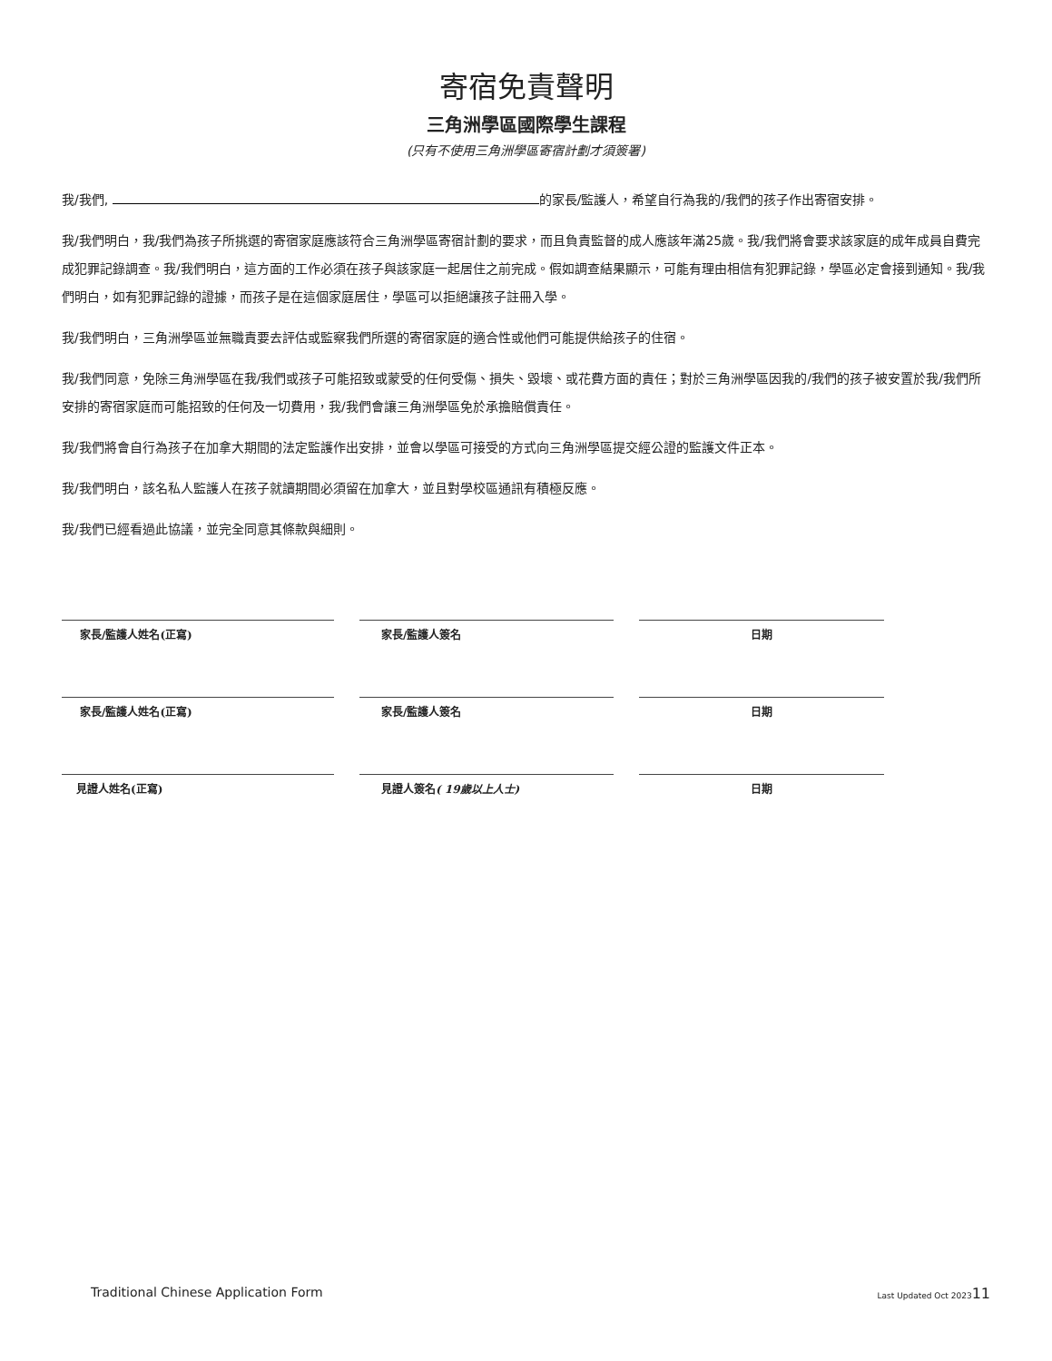寄宿免責聲明
三角洲學區國際學生課程
(只有不使用三角洲學區寄宿計劃才須簽署)
我/我們, 的家長/監護人，希望自行為我的/我們的孩子作出寄宿安排。
我/我們明白，我/我們為孩子所挑選的寄宿家庭應該符合三角洲學區寄宿計劃的要求，而且負責監督的成人應該年滿25歲。我/我們將會要求該家庭的成年成員自費完成犯罪記錄調查。我/我們明白，這方面的工作必須在孩子與該家庭一起居住之前完成。假如調查結果顯示，可能有理由相信有犯罪記錄，學區必定會接到通知。我/我們明白，如有犯罪記錄的證據，而孩子是在這個家庭居住，學區可以拒絕讓孩子註冊入學。
我/我們明白，三角洲學區並無職責要去評估或監察我們所選的寄宿家庭的適合性或他們可能提供給孩子的住宿。
我/我們同意，免除三角洲學區在我/我們或孩子可能招致或蒙受的任何受傷、損失、毀壞、或花費方面的責任；對於三角洲學區因我的/我們的孩子被安置於我/我們所安排的寄宿家庭而可能招致的任何及一切費用，我/我們會讓三角洲學區免於承擔賠償責任。
我/我們將會自行為孩子在加拿大期間的法定監護作出安排，並會以學區可接受的方式向三角洲學區提交經公證的監護文件正本。
我/我們明白，該名私人監護人在孩子就讀期間必須留在加拿大，並且對學校區通訊有積極反應。
我/我們已經看過此協議，並完全同意其條款與細則。
家長/監護人姓名(正寫) 家長/監護人簽名 日期
家長/監護人姓名(正寫) 家長/監護人簽名 日期
見證人姓名(正寫) 見證人簽名( 19歲以上人士) 日期
Traditional Chinese Application Form Last Updated Oct 202311